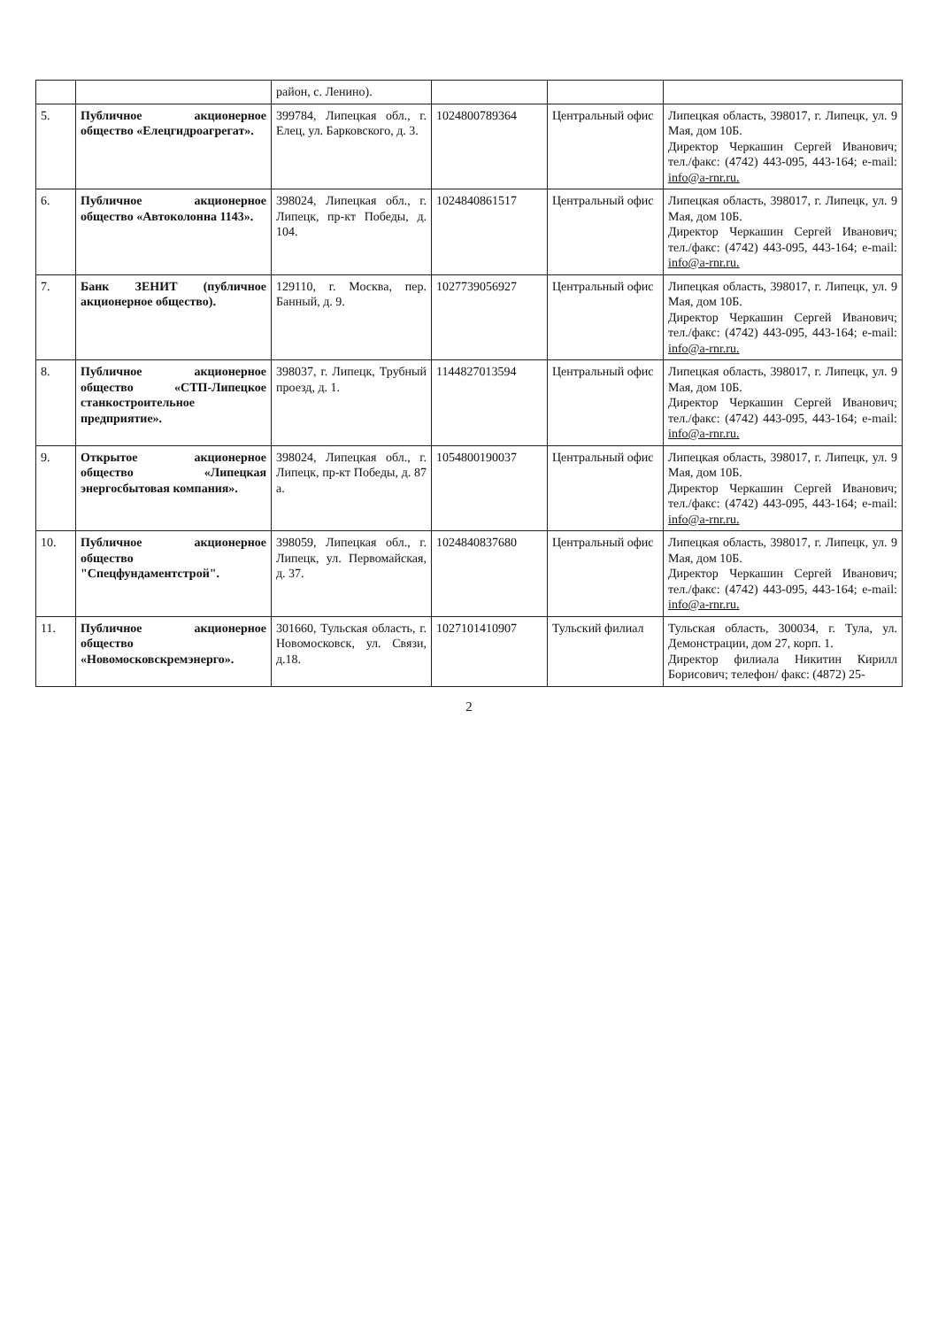| | | район, с. Ленино). | | | |
| 5. | Публичное акционерное общество «Елецгидроагрегат». | 399784, Липецкая обл., г. Елец, ул. Барковского, д. 3. | 1024800789364 | Центральный офис | Липецкая область, 398017, г. Липецк, ул. 9 Мая, дом 10Б. Директор Черкашин Сергей Иванович; тел./факс: (4742) 443-095, 443-164; e-mail: info@a-rnr.ru. |
| 6. | Публичное акционерное общество «Автоколонна 1143». | 398024, Липецкая обл., г. Липецк, пр-кт Победы, д. 104. | 1024840861517 | Центральный офис | Липецкая область, 398017, г. Липецк, ул. 9 Мая, дом 10Б. Директор Черкашин Сергей Иванович; тел./факс: (4742) 443-095, 443-164; e-mail: info@a-rnr.ru. |
| 7. | Банк ЗЕНИТ (публичное акционерное общество). | 129110, г. Москва, пер. Банный, д. 9. | 1027739056927 | Центральный офис | Липецкая область, 398017, г. Липецк, ул. 9 Мая, дом 10Б. Директор Черкашин Сергей Иванович; тел./факс: (4742) 443-095, 443-164; e-mail: info@a-rnr.ru. |
| 8. | Публичное акционерное общество «СТП-Липецкое станкостроительное предприятие». | 398037, г. Липецк, Трубный проезд, д. 1. | 1144827013594 | Центральный офис | Липецкая область, 398017, г. Липецк, ул. 9 Мая, дом 10Б. Директор Черкашин Сергей Иванович; тел./факс: (4742) 443-095, 443-164; e-mail: info@a-rnr.ru. |
| 9. | Открытое акционерное общество «Липецкая энергосбытовая компания». | 398024, Липецкая обл., г. Липецк, пр-кт Победы, д. 87 а. | 1054800190037 | Центральный офис | Липецкая область, 398017, г. Липецк, ул. 9 Мая, дом 10Б. Директор Черкашин Сергей Иванович; тел./факс: (4742) 443-095, 443-164; e-mail: info@a-rnr.ru. |
| 10. | Публичное акционерное общество "Спецфундаментстрой". | 398059, Липецкая обл., г. Липецк, ул. Первомайская, д. 37. | 1024840837680 | Центральный офис | Липецкая область, 398017, г. Липецк, ул. 9 Мая, дом 10Б. Директор Черкашин Сергей Иванович; тел./факс: (4742) 443-095, 443-164; e-mail: info@a-rnr.ru. |
| 11. | Публичное акционерное общество «Новомосковскремэнерго». | 301660, Тульская область, г. Новомосковск, ул. Связи, д.18. | 1027101410907 | Тульский филиал | Тульская область, 300034, г. Тула, ул. Демонстрации, дом 27, корп. 1. Директор филиала Никитин Кирилл Борисович; телефон/ факс: (4872) 25- |
2